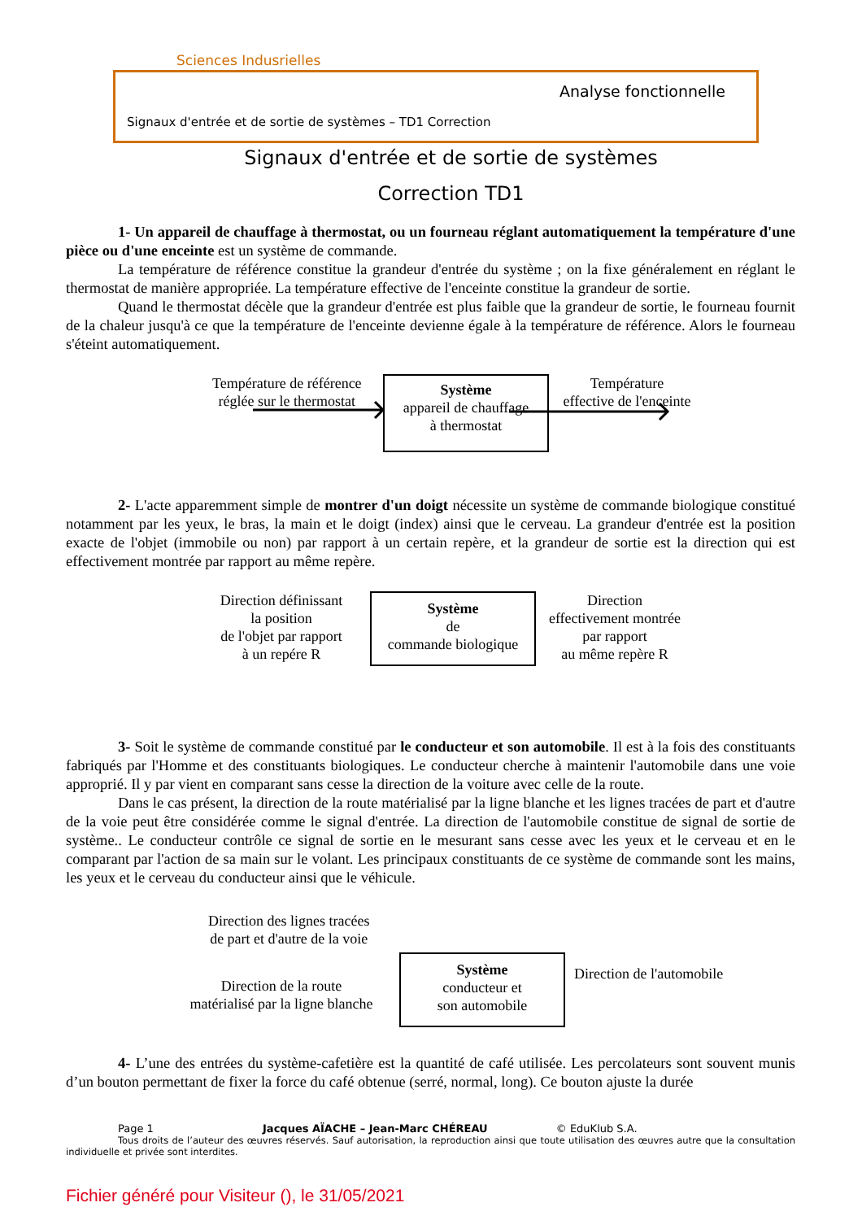Sciences Indusrielles
Analyse fonctionnelle
Signaux d'entrée et de sortie de systèmes – TD1 Correction
Signaux d'entrée et de sortie de systèmes
Correction TD1
1- Un appareil de chauffage à thermostat, ou un fourneau réglant automatiquement la température d'une pièce ou d'une enceinte est un système de commande.
La température de référence constitue la grandeur d'entrée du système ; on la fixe généralement en réglant le thermostat de manière appropriée. La température effective de l'enceinte constitue la grandeur de sortie.
Quand le thermostat décèle que la grandeur d'entrée est plus faible que la grandeur de sortie, le fourneau fournit de la chaleur jusqu'à ce que la température de l'enceinte devienne égale à la température de référence. Alors le fourneau s'éteint automatiquement.
Température de référence
réglée sur le thermostat
Système
appareil de chauffage
à thermostat
Température
effective de l'enceinte
2- L'acte apparemment simple de montrer d'un doigt nécessite un système de commande biologique constitué notamment par les yeux, le bras, la main et le doigt (index) ainsi que le cerveau. La grandeur d'entrée est la position exacte de l'objet (immobile ou non) par rapport à un certain repère, et la grandeur de sortie est la direction qui est effectivement montrée par rapport au même repère.
Direction définissant
la position
de l'objet par rapport
à un repére R
Système
de
commande biologique
Direction
effectivement montrée
par rapport
au même repère R
3- Soit le système de commande constitué par le conducteur et son automobile. Il est à la fois des constituants fabriqués par l'Homme et des constituants biologiques. Le conducteur cherche à maintenir l'automobile dans une voie approprié. Il y par vient en comparant sans cesse la direction de la voiture avec celle de la route.
Dans le cas présent, la direction de la route matérialisé par la ligne blanche et les lignes tracées de part et d'autre de la voie peut être considérée comme le signal d'entrée. La direction de l'automobile constitue de signal de sortie de système.. Le conducteur contrôle ce signal de sortie en le mesurant sans cesse avec les yeux et le cerveau et en le comparant par l'action de sa main sur le volant. Les principaux constituants de ce système de commande sont les mains, les yeux et le cerveau du conducteur ainsi que le véhicule.
Direction des lignes tracées
de part et d'autre de la voie
Direction de la route
matérialisé par la ligne blanche
Système
conducteur et
son automobile
Direction de l'automobile
4- L’une des entrées du système-cafetière est la quantité de café utilisée. Les percolateurs sont souvent munis d’un bouton permettant de fixer la force du café obtenue (serré, normal, long). Ce bouton ajuste la durée
Page 1 Jacques AÏACHE – Jean-Marc CHÉREAU © EduKlub S.A.
Tous droits de l’auteur des œuvres réservés. Sauf autorisation, la reproduction ainsi que toute utilisation des œuvres autre que la consultation individuelle et privée sont interdites.
Fichier généré pour Visiteur (), le 31/05/2021